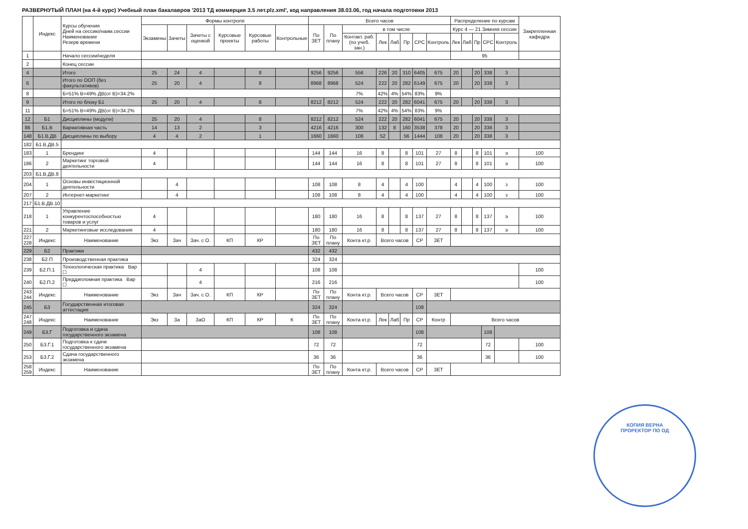РАЗВЕРНУТЫЙ ПЛАН (на 4-й курс) Учебный план бакалавров '2013 ТД коммерция 3.5 лет.plz.xml', код направления 38.03.06, год начала подготовки 2013
| | Индекс | Курсы обучения Дней на сессию/наим.сессии Наименование Резерв времени | Формы контроля | | | | | | Всего часов | | | | | | | | Распределение по курсам | | | | | Закрепленная кафедра |
| --- | --- | --- | --- | --- | --- | --- | --- | --- | --- | --- | --- | --- | --- | --- | --- | --- | --- | --- | --- | --- | --- | --- |
| | | | Экзамены | Зачеты | Зачеты с оценкой | Курсовые проекты | Курсовые работы | Контрольные | По ЗЕТ | По плану | в том числе | | | | | | Курс 4 — 21 Зимняя сессия | | | | | |
| | | | | | | | | | | | Контакт. раб. (по учеб. зан.) | Лек | Лаб | Пр | СРС | Контроль | Лек | Лаб | Пр | СРС | Контроль | |
| 1 | | Начало сессии/неделя | | | | | | | | | | | | | | | 95 | | | | | |
| 2 | | Конец сессии | | | | | | | | | | | | | | | | | | | | |
| 4 | | Итого | 25 | 24 | 4 | | 8 | | 9256 | 9256 | 556 | 226 | 20 | 310 | 6405 | 675 | 20 | | 20 | 338 | 3 | |
| 6 | | Итого по ООП (без факультативов) | 25 | 20 | 4 | | 8 | | 8968 | 8968 | 524 | 222 | 20 | 282 | 6149 | 675 | 20 | | 20 | 338 | 3 | |
| 8 | | Б=51% В=49% ДВ(от В)=34.2% | | | | | | | | | 7% | 42% | 4% | 54% | 83% | 9% | | | | | | |
| 9 | | Итого по блоку Б1 | 25 | 20 | 4 | | 8 | | 8212 | 8212 | 524 | 222 | 20 | 282 | 6041 | 675 | 20 | | 20 | 338 | 3 | |
| 11 | | Б=51% В=49% ДВ(от В)=34.2% | | | | | | | | | 7% | 42% | 4% | 54% | 83% | 9% | | | | | | |
| 12 | Б1 | Дисциплины (модули) | 25 | 20 | 4 | | 8 | | 8212 | 8212 | 524 | 222 | 20 | 282 | 6041 | 675 | 20 | | 20 | 338 | 3 | |
| 86 | Б1.В | Вариативная часть | 14 | 13 | 2 | | 3 | | 4216 | 4216 | 300 | 132 | 8 | 160 | 3538 | 378 | 20 | | 20 | 338 | 3 | |
| 148 | Б1.В.ДВ | Дисциплины по выбору | 4 | 4 | 2 | | 1 | | 1660 | 1660 | 108 | 52 | | 56 | 1444 | 108 | 20 | | 20 | 338 | 3 | |
| 182 | Б1.В.ДВ.5 | | | | | | | | | | | | | | | | | | | | | |
| 183 | 1 | Брендинг | 4 | | | | | | 144 | 144 | 16 | 8 | | 8 | 101 | 27 | 8 | | 8 | 101 | э | 100 |
| 186 | 2 | Маркетинг торговой деятельности | 4 | | | | | | 144 | 144 | 16 | 8 | | 8 | 101 | 27 | 8 | | 8 | 101 | э | 100 |
| 203 | Б1.В.ДВ.8 | | | | | | | | | | | | | | | | | | | | | |
| 204 | 1 | Основы инвестиционной деятельности | | 4 | | | | | 108 | 108 | 8 | 4 | | 4 | 100 | | 4 | | 4 | 100 | з | 100 |
| 207 | 2 | Интернет-маркетинг | | 4 | | | | | 108 | 108 | 8 | 4 | | 4 | 100 | | 4 | | 4 | 100 | з | 100 |
| 217 | Б1.В.ДВ.10 | | | | | | | | | | | | | | | | | | | | | |
| 218 | 1 | Управление конкурентоспособностью товаров и услуг | 4 | | | | | | 180 | 180 | 16 | 8 | | 8 | 137 | 27 | 8 | | 8 | 137 | э | 100 |
| 221 | 2 | Маркетинговые исследования | 4 | | | | | | 180 | 180 | 16 | 8 | | 8 | 137 | 27 | 8 | | 8 | 137 | э | 100 |
| 227 228 | Индекс | Наименование | Экз | Зач | Зач. с О. | КП | КР | | По ЗЕТ | По плану | Конта кт.р. | Всего часов | | | СР | ЗЕТ | | | | | | |
| 229 | Б2 | Практики | | | | | | | 432 | 432 | | | | | | | | | | | | |
| 238 | Б2.П | Производственная практика | | | | | | | 324 | 324 | | | | | | | | | | | | |
| 239 | Б2.П.1 | Технологическая практика Вар ☐ | | | 4 | | | | 108 | 108 | | | | | | | | | | | | 100 |
| 240 | Б2.П.2 | Преддипломная практика Вар ☐ | | | 4 | | | | 216 | 216 | | | | | | | | | | | | 100 |
| 243 244 | Индекс | Наименование | Экз | Зач | Зач. с О. | КП | КР | | По ЗЕТ | По плану | Конта кт.р. | Всего часов | | | СР | ЗЕТ | | | | | | |
| 245 | Б3 | Государственная итоговая аттестация | | | | | | | 324 | 324 | | | | | 108 | | | | | | | |
| 247 248 | Индекс | Наименование | Экз | За | ЗаО | КП | КР | К | По ЗЕТ | По плану | Конта кт.р. | Лек | Лаб | Пр | СР | Контр | Всего часов | | | | | |
| 249 | Б3.Г | Подготовка и сдача государственного экзамена | | | | | | | 108 | 108 | | | | | 108 | | | | | 108 | | |
| 250 | Б3.Г.1 | Подготовка к сдаче государственного экзамена | | | | | | | 72 | 72 | | | | | 72 | | | | | 72 | | 100 |
| 253 | Б3.Г.2 | Сдача государственного экзамена | | | | | | | 36 | 36 | | | | | 36 | | | | | 36 | | 100 |
| 258 259 | Индекс | Наименование | | | | | | | По ЗЕТ | По плану | Конта кт.р. | Всего часов | | | СР | ЗЕТ | | | | | | |
КОПИЯ ВЕРНА
ПРОРЕКТОР ПО ОД